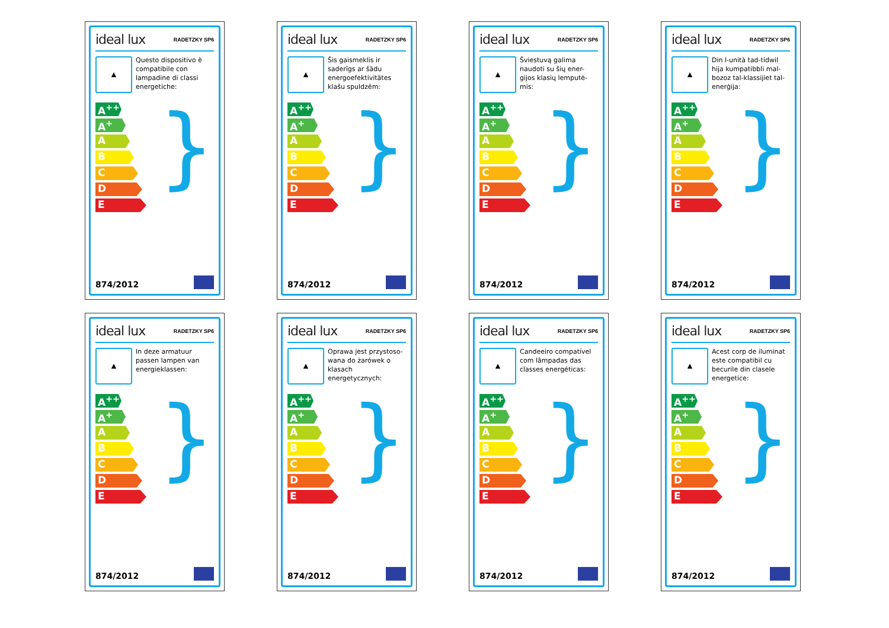ideal lux RADETZKY SP6
▲
Questo dispositivo è compatibile con lampadine di classi energetiche:
A<sup>++</sup>
A<sup>+</sup>
A
B
C
D
E
}
874/2012
ideal lux RADETZKY SP6
▲
Šis gaismeklis ir saderīgs ar šādu energoefektivitātes klašu spuldzēm:
A<sup>++</sup>
A<sup>+</sup>
A
B
C
D
E
}
874/2012
ideal lux RADETZKY SP6
▲
Šviestuvą galima naudoti su šių ener- gijos klasių lemputė- mis:
A<sup>++</sup>
A<sup>+</sup>
A
B
C
D
E
}
874/2012
ideal lux RADETZKY SP6
▲
Din l-unità tad-tidwil hija kumpatibbli mal-bozoz tal-klassijiet tal-enerġija:
A<sup>++</sup>
A<sup>+</sup>
A
B
C
D
E
}
874/2012
ideal lux RADETZKY SP6
▲
In deze armatuur passen lampen van energieklassen:
A<sup>++</sup>
A<sup>+</sup>
A
B
C
D
E
}
874/2012
ideal lux RADETZKY SP6
▲
Oprawa jest przystoso- wana do żarówek o klasach energetycznych:
A<sup>++</sup>
A<sup>+</sup>
A
B
C
D
E
}
874/2012
ideal lux RADETZKY SP6
▲
Candeeiro compatível com lâmpadas das classes energéticas:
A<sup>++</sup>
A<sup>+</sup>
A
B
C
D
E
}
874/2012
ideal lux RADETZKY SP6
▲
Acest corp de iluminat este compatibil cu becurile din clasele energetice:
A<sup>++</sup>
A<sup>+</sup>
A
B
C
D
E
}
874/2012